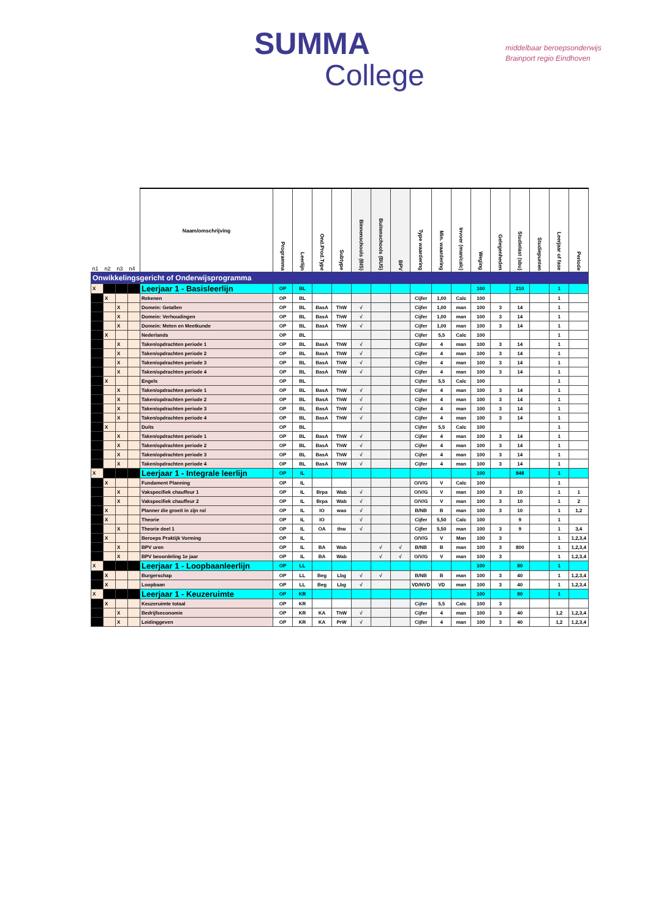SUMMA
College
middelbaar beroepsonderwijs
Brainport regio Eindhoven
| n1 | n2 | n3 | n4 | Naam/omschrijving | Programma | Leerlijn | Ond.Prod.Type | Subtype | Binnenschools (BIS) | Buitenschools (BUS) | BPV | Type waardering | Min. waardering | Invoer (man/calc) | Weging | Gelegenheden | Studielast (sbu) | Studiepunten | Leerjaar of fase | Periode |
| --- | --- | --- | --- | --- | --- | --- | --- | --- | --- | --- | --- | --- | --- | --- | --- | --- | --- | --- | --- | --- |
| Onwikkelingsgericht of Onderwijsprogramma | | | | | | | | | | | | | | | | | | | | |
| X | | | | Leerjaar 1 - Basisleerlijn | OP | BL | | | | | | | | | 100 | | 210 | | 1 | |
| | X | | | Rekenen | OP | BL | | | | | | Cijfer | 1,00 | Calc | 100 | | | | 1 | |
| | | X | | Domein: Getallen | OP | BL | BasA | ThW | √ | | | Cijfer | 1,00 | man | 100 | 3 | 14 | | 1 | |
| | | X | | Domein: Verhoudingen | OP | BL | BasA | ThW | √ | | | Cijfer | 1,00 | man | 100 | 3 | 14 | | 1 | |
| | | X | | Domein: Meten en Meetkunde | OP | BL | BasA | ThW | √ | | | Cijfer | 1,00 | man | 100 | 3 | 14 | | 1 | |
| | X | | | Nederlands | OP | BL | | | | | | Cijfer | 5,5 | Calc | 100 | | | | 1 | |
| | | X | | Taken/opdrachten periode 1 | OP | BL | BasA | ThW | √ | | | Cijfer | 4 | man | 100 | 3 | 14 | | 1 | |
| | | X | | Taken/opdrachten periode 2 | OP | BL | BasA | ThW | √ | | | Cijfer | 4 | man | 100 | 3 | 14 | | 1 | |
| | | X | | Taken/opdrachten periode 3 | OP | BL | BasA | ThW | √ | | | Cijfer | 4 | man | 100 | 3 | 14 | | 1 | |
| | | X | | Taken/opdrachten periode 4 | OP | BL | BasA | ThW | √ | | | Cijfer | 4 | man | 100 | 3 | 14 | | 1 | |
| | X | | | Engels | OP | BL | | | | | | Cijfer | 5,5 | Calc | 100 | | | | 1 | |
| | | X | | Taken/opdrachten periode 1 | OP | BL | BasA | ThW | √ | | | Cijfer | 4 | man | 100 | 3 | 14 | | 1 | |
| | | X | | Taken/opdrachten periode 2 | OP | BL | BasA | ThW | √ | | | Cijfer | 4 | man | 100 | 3 | 14 | | 1 | |
| | | X | | Taken/opdrachten periode 3 | OP | BL | BasA | ThW | √ | | | Cijfer | 4 | man | 100 | 3 | 14 | | 1 | |
| | | X | | Taken/opdrachten periode 4 | OP | BL | BasA | ThW | √ | | | Cijfer | 4 | man | 100 | 3 | 14 | | 1 | |
| | X | | | Duits | OP | BL | | | | | | Cijfer | 5,5 | Calc | 100 | | | | 1 | |
| | | X | | Taken/opdrachten periode 1 | OP | BL | BasA | ThW | √ | | | Cijfer | 4 | man | 100 | 3 | 14 | | 1 | |
| | | X | | Taken/opdrachten periode 2 | OP | BL | BasA | ThW | √ | | | Cijfer | 4 | man | 100 | 3 | 14 | | 1 | |
| | | X | | Taken/opdrachten periode 3 | OP | BL | BasA | ThW | √ | | | Cijfer | 4 | man | 100 | 3 | 14 | | 1 | |
| | | X | | Taken/opdrachten periode 4 | OP | BL | BasA | ThW | √ | | | Cijfer | 4 | man | 100 | 3 | 14 | | 1 | |
| X | | | | Leerjaar 1 - Integrale leerlijn | OP | IL | | | | | | | | | 100 | | 848 | | 1 | |
| | X | | | Fundament Planning | OP | IL | | | | | | O/V/G | V | Calc | 100 | | | | 1 | |
| | | X | | Vakspecifiek chauffeur 1 | OP | IL | Brpa | Wab | √ | | | O/V/G | V | man | 100 | 3 | 10 | | 1 | 1 |
| | | X | | Vakspecifiek chauffeur 2 | OP | IL | Brpa | Wab | √ | | | O/V/G | V | man | 100 | 3 | 10 | | 1 | 2 |
| | X | | | Planner die groeit in zijn rol | OP | IL | IO | wao | √ | | | B/NB | B | man | 100 | 3 | 10 | | 1 | 1,2 |
| | X | | | Theorie | OP | IL | IO | | √ | | | Cijfer | 5,50 | Calc | 100 | | 9 | | 1 | |
| | | X | | Theorie deel 1 | OP | IL | OA | thw | √ | | | Cijfer | 5,50 | man | 100 | 3 | 9 | | 1 | 3,4 |
| | X | | | Beroeps Praktijk Vorming | OP | IL | | | | | | O/V/G | V | Man | 100 | 3 | | | 1 | 1,2,3,4 |
| | | X | | BPV uren | OP | IL | BA | Wab | | √ | √ | B/NB | B | man | 100 | 3 | 800 | | 1 | 1,2,3,4 |
| | | X | | BPV beoordeling 1e jaar | OP | IL | BA | Wab | | √ | √ | O/V/G | V | man | 100 | 3 | | | 1 | 1,2,3,4 |
| X | | | | Leerjaar 1 - Loopbaanleerlijn | OP | LL | | | | | | | | | 100 | | 80 | | 1 | |
| | X | | | Burgerschap | OP | LL | Beg | Lbg | √ | √ | | B/NB | B | man | 100 | 3 | 40 | | 1 | 1,2,3,4 |
| | X | | | Loopbaan | OP | LL | Beg | Lbg | √ | | | VD/NVD | VD | man | 100 | 3 | 40 | | 1 | 1,2,3,4 |
| X | | | | Leerjaar 1 - Keuzeruimte | OP | KR | | | | | | | | | 100 | | 80 | | 1 | |
| | X | | | Keuzeruimte totaal | OP | KR | | | | | | Cijfer | 5,5 | Calc | 100 | 3 | | | | |
| | | X | | Bedrijfseconomie | OP | KR | KA | ThW | √ | | | Cijfer | 4 | man | 100 | 3 | 40 | | 1,2 | 1,2,3,4 |
| | | X | | Leidinggeven | OP | KR | KA | PrW | √ | | | Cijfer | 4 | man | 100 | 3 | 40 | | 1,2 | 1,2,3,4 |